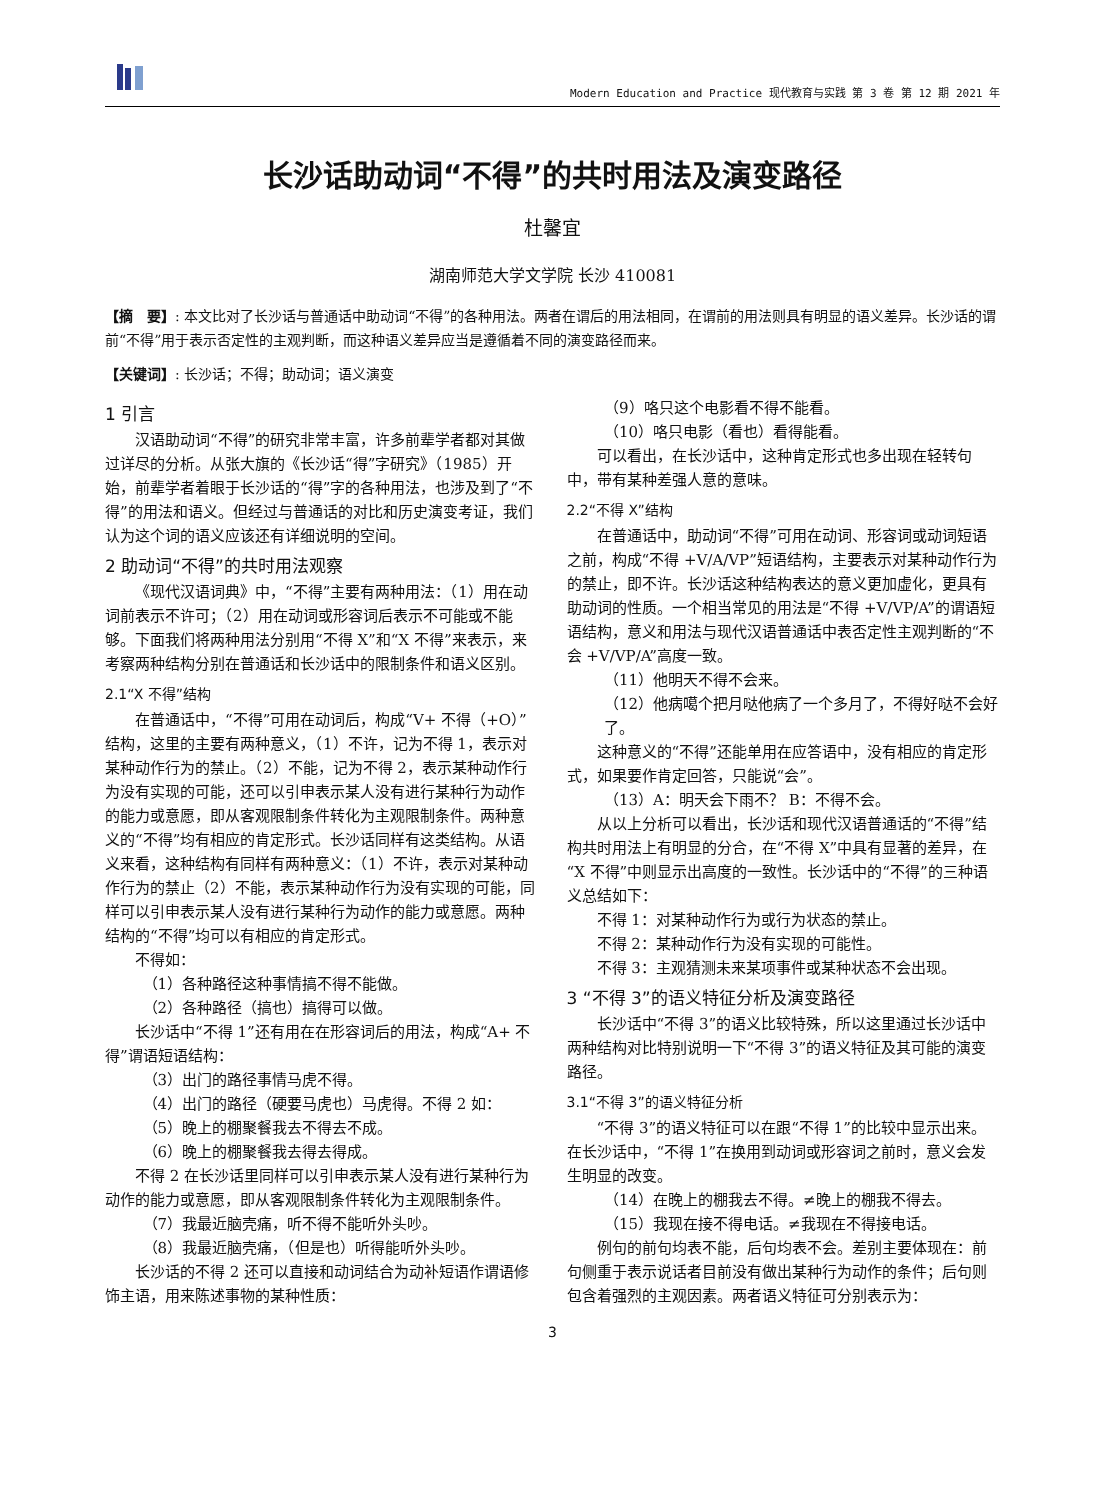Modern Education and Practice 现代教育与实践 第 3 卷 第 12 期 2021 年
长沙话助动词“不得”的共时用法及演变路径
杜馨宜
湖南师范大学文学院 长沙 410081
【摘　要】: 本文比对了长沙话与普通话中助动词“不得”的各种用法。两者在谓后的用法相同，在谓前的用法则具有明显的语义差异。长沙话的谓前“不得”用于表示否定性的主观判断，而这种语义差异应当是遵循着不同的演变路径而来。
【关键词】: 长沙话；不得；助动词；语义演变
1 引言
汉语助动词“不得”的研究非常丰富，许多前辈学者都对其做过详尽的分析。从张大旗的《长沙话“得”字研究》（1985）开始，前辈学者着眼于长沙话的“得”字的各种用法，也涉及到了“不得”的用法和语义。但经过与普通话的对比和历史演变考证，我们认为这个词的语义应该还有详细说明的空间。
2 助动词“不得”的共时用法观察
《现代汉语词典》中，“不得”主要有两种用法：（1）用在动词前表示不许可；（2）用在动词或形容词后表示不可能或不能够。下面我们将两种用法分别用“不得 X”和“X 不得”来表示，来考察两种结构分别在普通话和长沙话中的限制条件和语义区别。
2.1“X 不得”结构
在普通话中，“不得”可用在动词后，构成“V+ 不得（+O）”结构，这里的主要有两种意义，（1）不许，记为不得 1，表示对某种动作行为的禁止。（2）不能，记为不得 2，表示某种动作行为没有实现的可能，还可以引申表示某人没有进行某种行为动作的能力或意愿，即从客观限制条件转化为主观限制条件。两种意义的“不得”均有相应的肯定形式。长沙话同样有这类结构。从语义来看，这种结构有同样有两种意义：（1）不许，表示对某种动作行为的禁止（2）不能，表示某种动作行为没有实现的可能，同样可以引申表示某人没有进行某种行为动作的能力或意愿。两种结构的“不得”均可以有相应的肯定形式。
不得如：
（1）各种路径这种事情搞不得不能做。
（2）各种路径（搞也）搞得可以做。
长沙话中“不得 1”还有用在在形容词后的用法，构成“A+ 不得”谓语短语结构：
（3）出门的路径事情马虎不得。
（4）出门的路径（硬要马虎也）马虎得。不得 2 如：
（5）晚上的棚聚餐我去不得去不成。
（6）晚上的棚聚餐我去得去得成。
不得 2 在长沙话里同样可以引申表示某人没有进行某种行为动作的能力或意愿，即从客观限制条件转化为主观限制条件。
（7）我最近脑壳痛，听不得不能听外头吵。
（8）我最近脑壳痛，（但是也）听得能听外头吵。
长沙话的不得 2 还可以直接和动词结合为动补短语作谓语修饰主语，用来陈述事物的某种性质：
（9）咯只这个电影看不得不能看。
（10）咯只电影（看也）看得能看。
可以看出，在长沙话中，这种肯定形式也多出现在轻转句中，带有某种差强人意的意味。
2.2“不得 X”结构
在普通话中，助动词“不得”可用在动词、形容词或动词短语之前，构成“不得 +V/A/VP”短语结构，主要表示对某种动作行为的禁止，即不许。长沙话这种结构表达的意义更加虚化，更具有助动词的性质。一个相当常见的用法是“不得 +V/VP/A”的谓语短语结构，意义和用法与现代汉语普通话中表否定性主观判断的“不会 +V/VP/A”高度一致。
（11）他明天不得不会来。
（12）他病噶个把月哒他病了一个多月了，不得好哒不会好了。
这种意义的“不得”还能单用在应答语中，没有相应的肯定形式，如果要作肯定回答，只能说“会”。
（13）A：明天会下雨不？ B：不得不会。
从以上分析可以看出，长沙话和现代汉语普通话的“不得”结构共时用法上有明显的分合，在“不得 X”中具有显著的差异，在“X 不得”中则显示出高度的一致性。长沙话中的“不得”的三种语义总结如下：
不得 1：对某种动作行为或行为状态的禁止。
不得 2：某种动作行为没有实现的可能性。
不得 3：主观猜测未来某项事件或某种状态不会出现。
3 “不得 3”的语义特征分析及演变路径
长沙话中“不得 3”的语义比较特殊，所以这里通过长沙话中两种结构对比特别说明一下“不得 3”的语义特征及其可能的演变路径。
3.1“不得 3”的语义特征分析
“不得 3”的语义特征可以在跟“不得 1”的比较中显示出来。在长沙话中，“不得 1”在换用到动词或形容词之前时，意义会发生明显的改变。
（14）在晚上的棚我去不得。≠晚上的棚我不得去。
（15）我现在接不得电话。≠我现在不得接电话。
例句的前句均表不能，后句均表不会。差别主要体现在：前句侧重于表示说话者目前没有做出某种行为动作的条件；后句则包含着强烈的主观因素。两者语义特征可分别表示为：
3